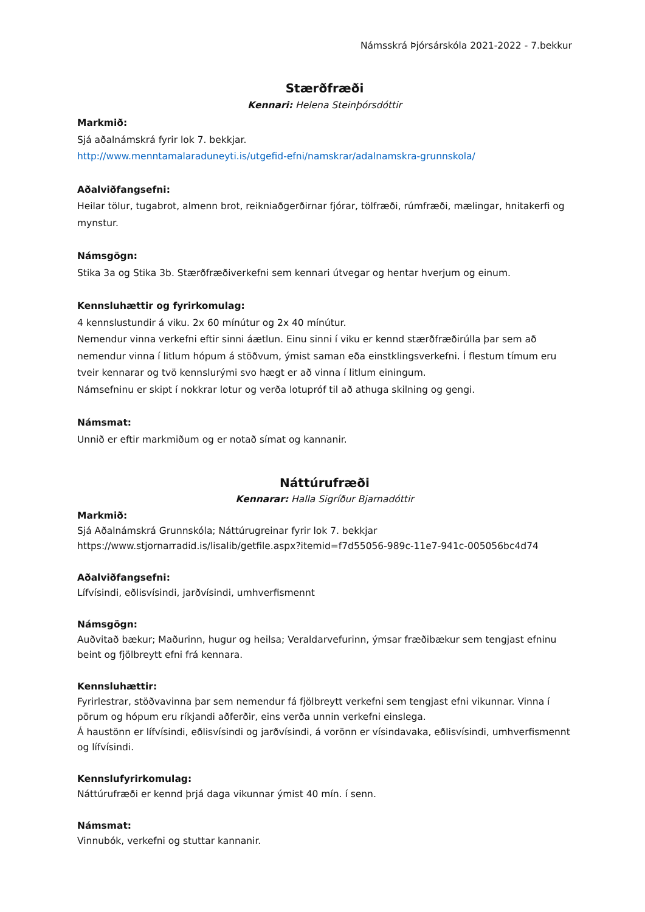Námsskrá Þjórsárskóla 2021-2022 - 7.bekkur
Stærðfræði
Kennari: Helena Steinþórsdóttir
Markmið:
Sjá aðalnámskrá fyrir lok 7. bekkjar.
http://www.menntamalaraduneyti.is/utgefid-efni/namskrar/adalnamskra-grunnskola/
Aðalviðfangsefni:
Heilar tölur, tugabrot, almenn brot, reikniaðgerðirnar fjórar, tölfræði, rúmfræði, mælingar, hnitakerfi og mynstur.
Námsgögn:
Stika 3a og Stika 3b. Stærðfræðiverkefni sem kennari útvegar og hentar hverjum og einum.
Kennsluhættir og fyrirkomulag:
4 kennslustundir á viku. 2x 60 mínútur og 2x 40 mínútur.
Nemendur vinna verkefni eftir sinni áætlun. Einu sinni í viku er kennd stærðfræðirúlla þar sem að nemendur vinna í litlum hópum á stöðvum, ýmist saman eða einstklingsverkefni. Í flestum tímum eru tveir kennarar og tvö kennslurými svo hægt er að vinna í litlum einingum.
Námsefninu er skipt í nokkrar lotur og verða lotupróf til að athuga skilning og gengi.
Námsmat:
Unnið er eftir markmiðum og er notað símat og kannanir.
Náttúrufræði
Kennarar: Halla Sigríður Bjarnadóttir
Markmið:
Sjá Aðalnámskrá Grunnskóla; Náttúrugreinar fyrir lok 7. bekkjar
https://www.stjornarradid.is/lisalib/getfile.aspx?itemid=f7d55056-989c-11e7-941c-005056bc4d74
Aðalviðfangsefni:
Lífvísindi, eðlisvísindi, jarðvísindi, umhverfismennt
Námsgögn:
Auðvitað bækur; Maðurinn, hugur og heilsa; Veraldarvefurinn, ýmsar fræðibækur sem tengjast efninu beint og fjölbreytt efni frá kennara.
Kennsluhættir:
Fyrirlestrar, stöðvavinna þar sem nemendur fá fjölbreytt verkefni sem tengjast efni vikunnar. Vinna í pörum og hópum eru ríkjandi aðferðir, eins verða unnin verkefni einslega.
Á haustönn er lífvísindi, eðlisvísindi og jarðvísindi, á vorönn er vísindavaka, eðlisvísindi, umhverfismennt og lífvísindi.
Kennslufyrirkomulag:
Náttúrufræði er kennd þrjá daga vikunnar ýmist 40 mín. í senn.
Námsmat:
Vinnubók, verkefni og stuttar kannanir.